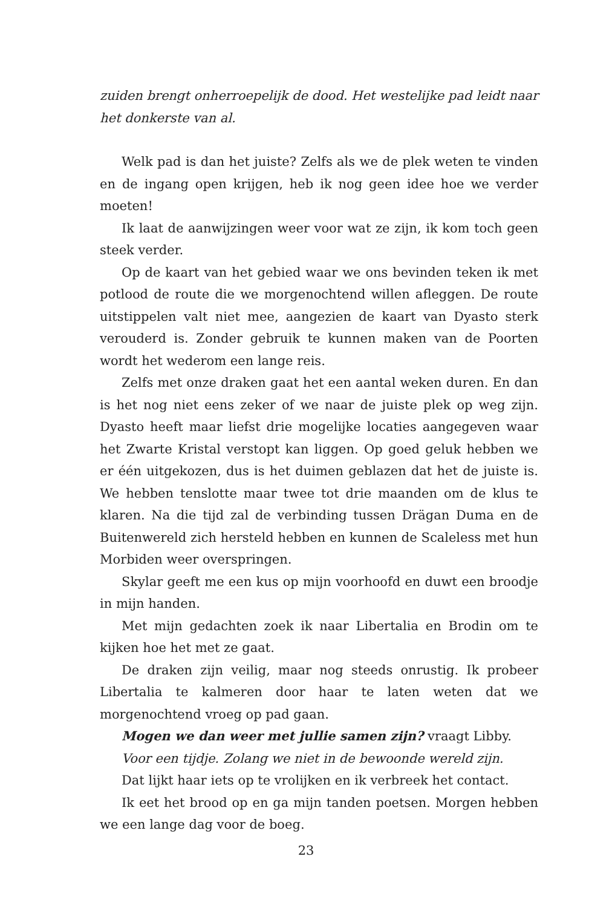zuiden brengt onherroepelijk de dood. Het westelijke pad leidt naar het donkerste van al.
Welk pad is dan het juiste? Zelfs als we de plek weten te vinden en de ingang open krijgen, heb ik nog geen idee hoe we verder moeten!
Ik laat de aanwijzingen weer voor wat ze zijn, ik kom toch geen steek verder.
Op de kaart van het gebied waar we ons bevinden teken ik met potlood de route die we morgenochtend willen afleggen. De route uitstippelen valt niet mee, aangezien de kaart van Dyasto sterk verouderd is. Zonder gebruik te kunnen maken van de Poorten wordt het wederom een lange reis.
Zelfs met onze draken gaat het een aantal weken duren. En dan is het nog niet eens zeker of we naar de juiste plek op weg zijn. Dyasto heeft maar liefst drie mogelijke locaties aangegeven waar het Zwarte Kristal verstopt kan liggen. Op goed geluk hebben we er één uitgekozen, dus is het duimen geblazen dat het de juiste is. We hebben tenslotte maar twee tot drie maanden om de klus te klaren. Na die tijd zal de verbinding tussen Drägan Duma en de Buitenwereld zich hersteld hebben en kunnen de Scaleless met hun Morbiden weer overspringen.
Skylar geeft me een kus op mijn voorhoofd en duwt een broodje in mijn handen.
Met mijn gedachten zoek ik naar Libertalia en Brodin om te kijken hoe het met ze gaat.
De draken zijn veilig, maar nog steeds onrustig. Ik probeer Libertalia te kalmeren door haar te laten weten dat we morgenochtend vroeg op pad gaan.
Mogen we dan weer met jullie samen zijn? vraagt Libby.
Voor een tijdje. Zolang we niet in de bewoonde wereld zijn.
Dat lijkt haar iets op te vrolijken en ik verbreek het contact.
Ik eet het brood op en ga mijn tanden poetsen. Morgen hebben we een lange dag voor de boeg.
23